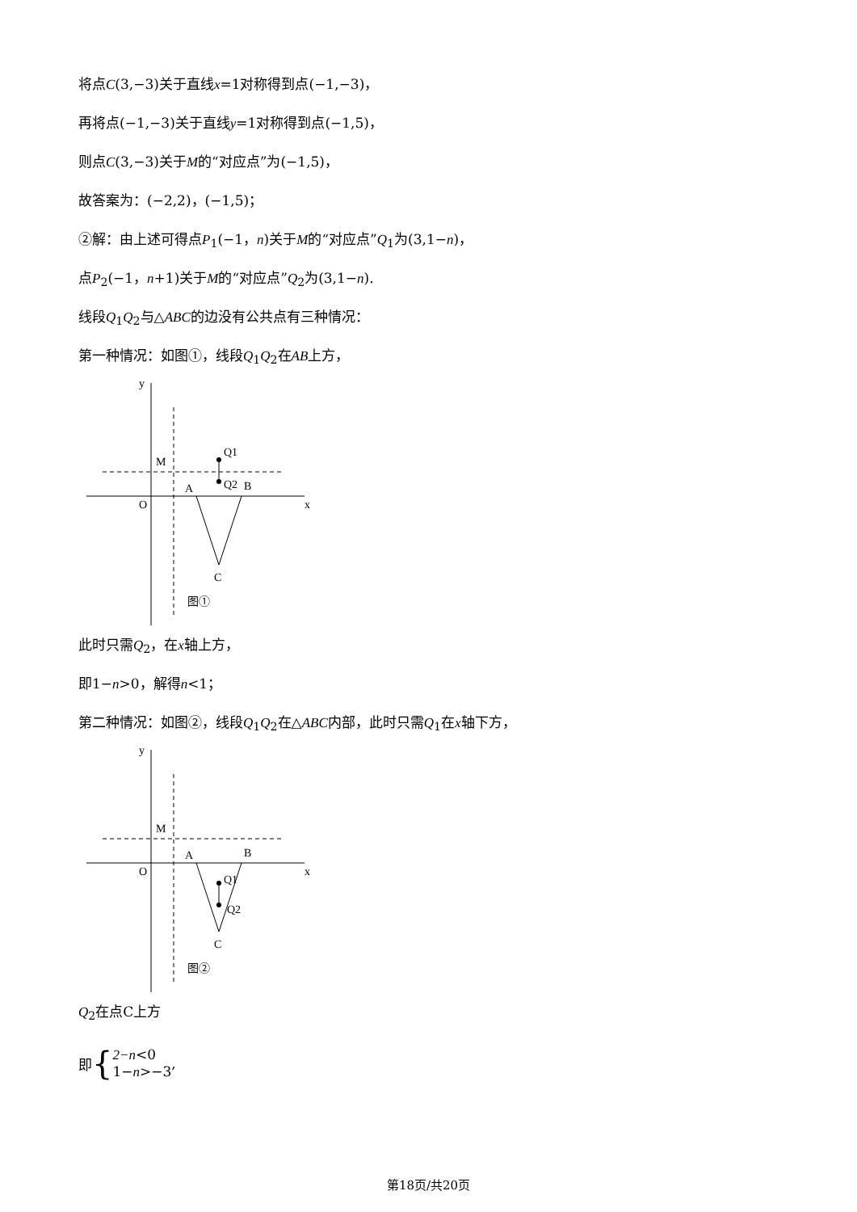将点C(3,−3)关于直线x=1对称得到点(−1,−3)，
再将点(−1,−3)关于直线y=1对称得到点(−1,5)，
则点C(3,−3)关于M的“对应点”为(−1,5)，
故答案为：(−2,2)，(−1,5)；
②解：由上述可得点P<sub>1</sub>(−1，n)关于M的“对应点”Q<sub>1</sub>为(3,1−n)，
点P<sub>2</sub>(−1，n+1)关于M的“对应点”Q<sub>2</sub>为(3,1−n).
线段Q<sub>1</sub>Q<sub>2</sub>与△ABC的边没有公共点有三种情况：
第一种情况：如图①，线段Q<sub>1</sub>Q<sub>2</sub>在AB上方，
x
y
O
Q1
Q2
B
A
M
C
图①
此时只需Q<sub>2</sub>，在x轴上方，
即1−n>0，解得n<1；
第二种情况：如图②，线段Q<sub>1</sub>Q<sub>2</sub>在△ABC内部，此时只需Q<sub>1</sub>在x轴下方，
x
y
O
Q1
Q2
B
A
M
C
图②
Q<sub>2</sub>在点C上方
即 { 2−n<0
1−n>−3,
第18页/共20页